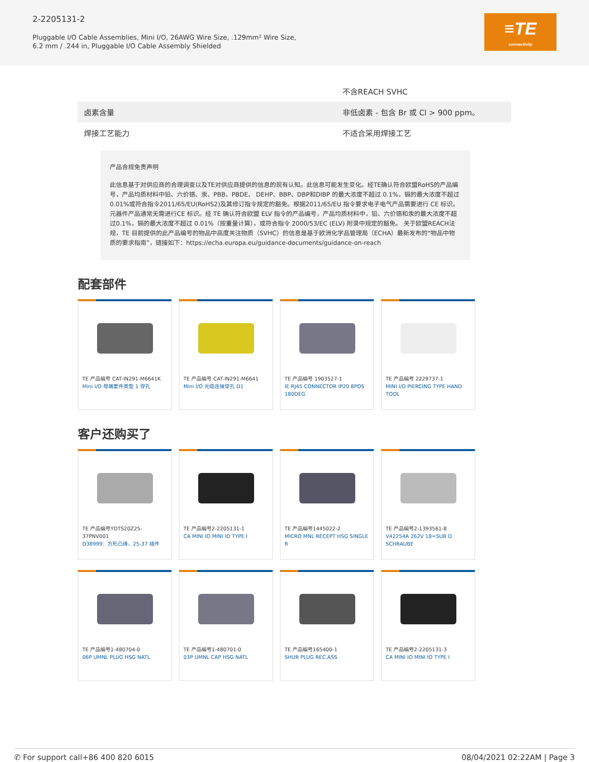2-2205131-2
Pluggable I/O Cable Assemblies, Mini I/O, 26AWG Wire Size, .129mm² Wire Size, 6.2 mm / .244 in, Pluggable I/O Cable Assembly Shielded
≡TE
connectivity
| | 不含REACH SVHC |
| 卤素含量 | 非低卤素 - 包含 Br 或 Cl > 900 ppm。 |
| 焊接工艺能力 | 不适合采用焊接工艺 |
产品合规免责声明
此信息基于对供应商的合理调查以及TE对供应商提供的信息的现有认知。此信息可能发生变化。经TE确认符合欧盟RoHS的产品编号，产品均质材料中铅、六价铬、汞、PBB、PBDE、 DEHP、BBP、DBP和DIBP 的最大浓度不超过 0.1%，镉的最大浓度不超过 0.01%或符合指令2011/65/EU(RoHS2)及其修订指令规定的豁免。根据2011/65/EU 指令要求电子电气产品需要进行 CE 标识。元器件产品通常无需进行CE 标识。经 TE 确认符合欧盟 ELV 指令的产品编号，产品均质材料中，铅、六价铬和汞的最大浓度不超过0.1%，镉的最大浓度不超过 0.01%（按重量计算），或符合指令 2000/53/EC (ELV) 附录中规定的豁免。 关于欧盟REACH法规，TE 目前提供的此产品编号的物品中高度关注物质（SVHC）的信息是基于欧洲化学品管理局（ECHA）最新发布的“物品中物质的要求指南”，链接如下：https://echa.europa.eu/guidance-documents/guidance-on-reach
配套部件
TE 产品编号 CAT-IN291-M6641K
Mini I/O 母端套件类型 1 穿孔
TE 产品编号 CAT-IN291-M6641
Mini I/O 光缆连接穿孔 D1
TE 产品编号 1903527-1
IE RJ45 CONNECTOR IP20 8POS 180DEG
TE 产品编号 2229737-1
MINI I/O PIERCING TYPE HAND TOOL
客户还购买了
TE 产品编号YDTS20Z25-37PNV001
D38999：方形凸缘，25-37 插件
TE 产品编号2-2205131-1
CA MINI IO MINI IO TYPE I
TE 产品编号1445022-2
MICRO MNL RECEPT HSG SINGLE R
TE 产品编号2-1393561-8
V42254A 262V 18=SUB D SCHRAUBE
TE 产品编号1-480704-0
06P UMNL PLUG HSG NATL
TE 产品编号1-480701-0
03P UMNL CAP HSG NATL
TE 产品编号165400-1
SHUR PLUG REC.ASS
TE 产品编号2-2205131-3
CA MINI IO MINI IO TYPE I
✆ For support call+86 400 820 6015 08/04/2021 02:22AM | Page 3